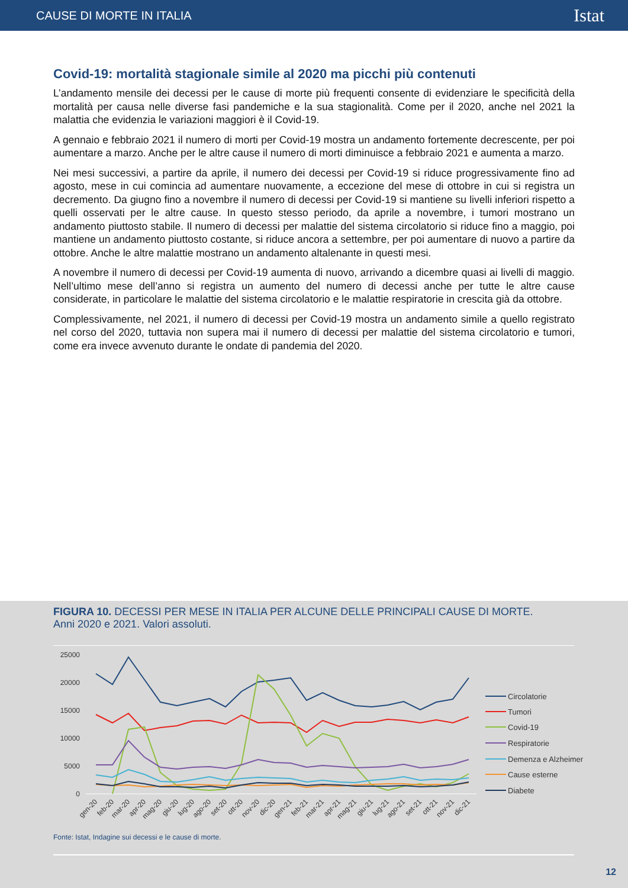CAUSE DI MORTE IN ITALIA Istat
Covid-19: mortalità stagionale simile al 2020 ma picchi più contenuti
L’andamento mensile dei decessi per le cause di morte più frequenti consente di evidenziare le specificità della mortalità per causa nelle diverse fasi pandemiche e la sua stagionalità. Come per il 2020, anche nel 2021 la malattia che evidenzia le variazioni maggiori è il Covid-19.
A gennaio e febbraio 2021 il numero di morti per Covid-19 mostra un andamento fortemente decrescente, per poi aumentare a marzo. Anche per le altre cause il numero di morti diminuisce a febbraio 2021 e aumenta a marzo.
Nei mesi successivi, a partire da aprile, il numero dei decessi per Covid-19 si riduce progressivamente fino ad agosto, mese in cui comincia ad aumentare nuovamente, a eccezione del mese di ottobre in cui si registra un decremento. Da giugno fino a novembre il numero di decessi per Covid-19 si mantiene su livelli inferiori rispetto a quelli osservati per le altre cause. In questo stesso periodo, da aprile a novembre, i tumori mostrano un andamento piuttosto stabile. Il numero di decessi per malattie del sistema circolatorio si riduce fino a maggio, poi mantiene un andamento piuttosto costante, si riduce ancora a settembre, per poi aumentare di nuovo a partire da ottobre. Anche le altre malattie mostrano un andamento altalenante in questi mesi.
A novembre il numero di decessi per Covid-19 aumenta di nuovo, arrivando a dicembre quasi ai livelli di maggio. Nell’ultimo mese dell’anno si registra un aumento del numero di decessi anche per tutte le altre cause considerate, in particolare le malattie del sistema circolatorio e le malattie respiratorie in crescita già da ottobre.
Complessivamente, nel 2021, il numero di decessi per Covid-19 mostra un andamento simile a quello registrato nel corso del 2020, tuttavia non supera mai il numero di decessi per malattie del sistema circolatorio e tumori, come era invece avvenuto durante le ondate di pandemia del 2020.
FIGURA 10. DECESSI PER MESE IN ITALIA PER ALCUNE DELLE PRINCIPALI CAUSE DI MORTE.
Anni 2020 e 2021. Valori assoluti.
25000
20000
15000
10000
5000
0
Circolatorie
Tumori
Covid-19
Respiratorie
Demenza e Alzheimer
Cause esterne
Diabete
gen-20
feb-20
mar-20
apr-20
mag-20
giu-20
lug-20
ago-20
set-20
ott-20
nov-20
dic-20
gen-21
feb-21
mar-21
apr-21
mag-21
giu-21
lug-21
ago-21
set-21
ott-21
nov-21
dic-21
Fonte: Istat, Indagine sui decessi e le cause di morte.
12